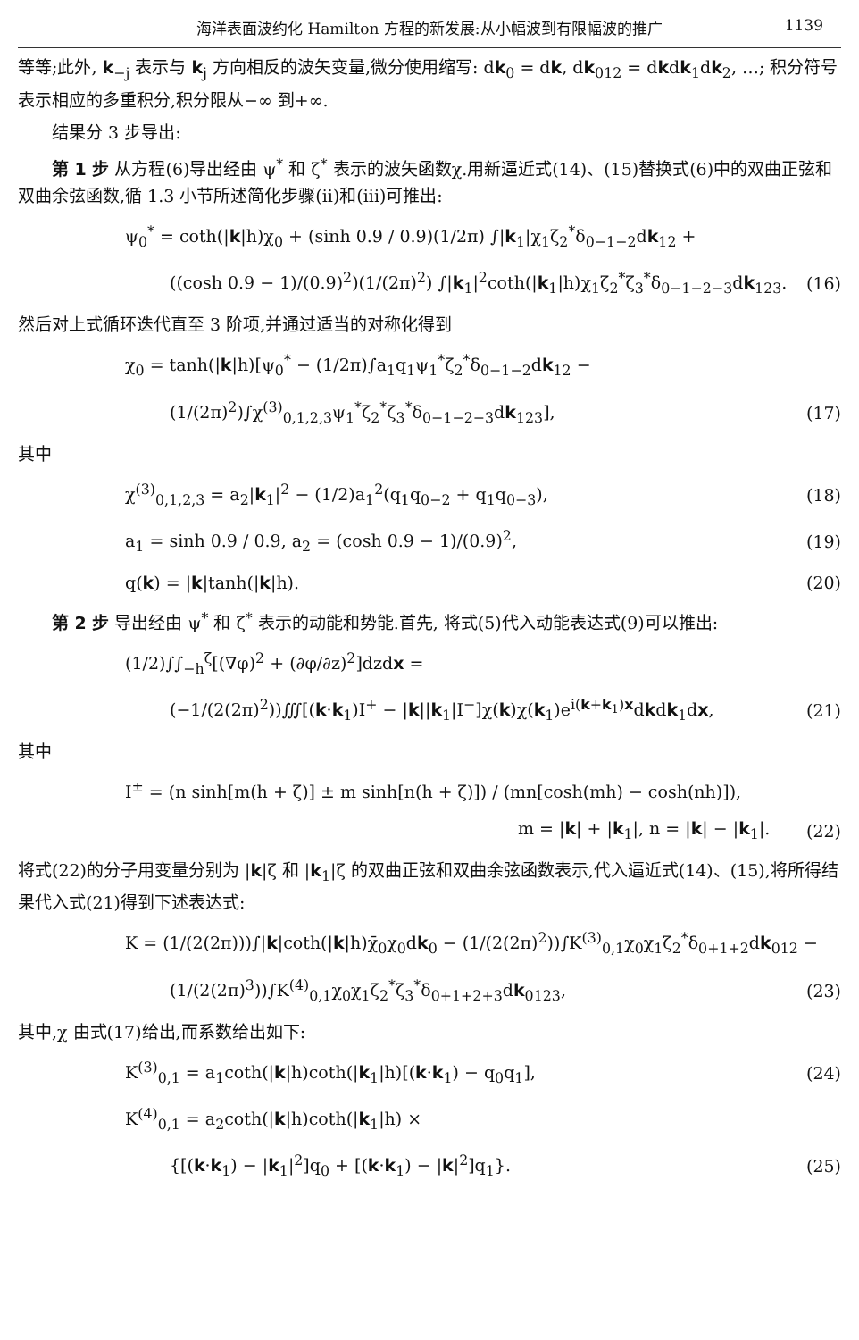海洋表面波约化 Hamilton 方程的新发展:从小幅波到有限幅波的推广 1139
等等;此外, k<sub>−j</sub> 表示与 k<sub>j</sub> 方向相反的波矢变量,微分使用缩写: dk<sub>0</sub> = dk, dk<sub>012</sub> = dkdk<sub>1</sub>dk<sub>2</sub>, …; 积分符号表示相应的多重积分,积分限从−∞ 到+∞.
结果分 3 步导出:
第 1 步 从方程(6)导出经由 ψ<sup>*</sup> 和 ζ<sup>*</sup> 表示的波矢函数χ.用新逼近式(14)、(15)替换式(6)中的双曲正弦和双曲余弦函数,循 1.3 小节所述简化步骤(ii)和(iii)可推出:
ψ<sub>0</sub><sup>*</sup> = coth(|k|h)χ<sub>0</sub> + (sinh 0.9 / 0.9)(1/2π) ∫|k<sub>1</sub>|χ<sub>1</sub>ζ<sub>2</sub><sup>*</sup>δ<sub>0−1−2</sub>dk<sub>12</sub> +
((cosh 0.9 − 1)/(0.9)<sup>2</sup>)(1/(2π)<sup>2</sup>) ∫|k<sub>1</sub>|<sup>2</sup>coth(|k<sub>1</sub>|h)χ<sub>1</sub>ζ<sub>2</sub><sup>*</sup>ζ<sub>3</sub><sup>*</sup>δ<sub>0−1−2−3</sub>dk<sub>123</sub>. (16)
然后对上式循环迭代直至 3 阶项,并通过适当的对称化得到
χ<sub>0</sub> = tanh(|k|h)[ψ<sub>0</sub><sup>*</sup> − (1/2π)∫a<sub>1</sub>q<sub>1</sub>ψ<sub>1</sub><sup>*</sup>ζ<sub>2</sub><sup>*</sup>δ<sub>0−1−2</sub>dk<sub>12</sub> −
(1/(2π)<sup>2</sup>)∫χ<sup>(3)</sup><sub>0,1,2,3</sub>ψ<sub>1</sub><sup>*</sup>ζ<sub>2</sub><sup>*</sup>ζ<sub>3</sub><sup>*</sup>δ<sub>0−1−2−3</sub>dk<sub>123</sub>], (17)
其中
χ<sup>(3)</sup><sub>0,1,2,3</sub> = a<sub>2</sub>|k<sub>1</sub>|<sup>2</sup> − (1/2)a<sub>1</sub><sup>2</sup>(q<sub>1</sub>q<sub>0−2</sub> + q<sub>1</sub>q<sub>0−3</sub>), (18)
a<sub>1</sub> = sinh 0.9 / 0.9, a<sub>2</sub> = (cosh 0.9 − 1)/(0.9)<sup>2</sup>, (19)
q(k) = |k|tanh(|k|h). (20)
第 2 步 导出经由 ψ<sup>*</sup> 和 ζ<sup>*</sup> 表示的动能和势能.首先, 将式(5)代入动能表达式(9)可以推出:
(1/2)∫∫<sub>−h</sub><sup>ζ</sup>[(∇φ)<sup>2</sup> + (∂φ/∂z)<sup>2</sup>]dzdx =
(−1/(2(2π)<sup>2</sup>))∭[(k·k<sub>1</sub>)I<sup>+</sup> − |k||k<sub>1</sub>|I<sup>−</sup>]χ(k)χ(k<sub>1</sub>)e<sup>i(k+k<sub>1</sub>)x</sup>dkdk<sub>1</sub>dx, (21)
其中
I<sup>±</sup> = (n sinh[m(h + ζ)] ± m sinh[n(h + ζ)]) / (mn[cosh(mh) − cosh(nh)]),
m = |k| + |k<sub>1</sub>|, n = |k| − |k<sub>1</sub>|. (22)
将式(22)的分子用变量分别为 |k|ζ 和 |k<sub>1</sub>|ζ 的双曲正弦和双曲余弦函数表示,代入逼近式(14)、(15),将所得结果代入式(21)得到下述表达式:
K = (1/(2(2π)))∫|k|coth(|k|h)χ̄<sub>0</sub>χ<sub>0</sub>dk<sub>0</sub> − (1/(2(2π)<sup>2</sup>))∫K<sup>(3)</sup><sub>0,1</sub>χ<sub>0</sub>χ<sub>1</sub>ζ<sub>2</sub><sup>*</sup>δ<sub>0+1+2</sub>dk<sub>012</sub> −
(1/(2(2π)<sup>3</sup>))∫K<sup>(4)</sup><sub>0,1</sub>χ<sub>0</sub>χ<sub>1</sub>ζ<sub>2</sub><sup>*</sup>ζ<sub>3</sub><sup>*</sup>δ<sub>0+1+2+3</sub>dk<sub>0123</sub>, (23)
其中,χ 由式(17)给出,而系数给出如下:
K<sup>(3)</sup><sub>0,1</sub> = a<sub>1</sub>coth(|k|h)coth(|k<sub>1</sub>|h)[(k·k<sub>1</sub>) − q<sub>0</sub>q<sub>1</sub>], (24)
K<sup>(4)</sup><sub>0,1</sub> = a<sub>2</sub>coth(|k|h)coth(|k<sub>1</sub>|h) ×
{[(k·k<sub>1</sub>) − |k<sub>1</sub>|<sup>2</sup>]q<sub>0</sub> + [(k·k<sub>1</sub>) − |k|<sup>2</sup>]q<sub>1</sub>}. (25)